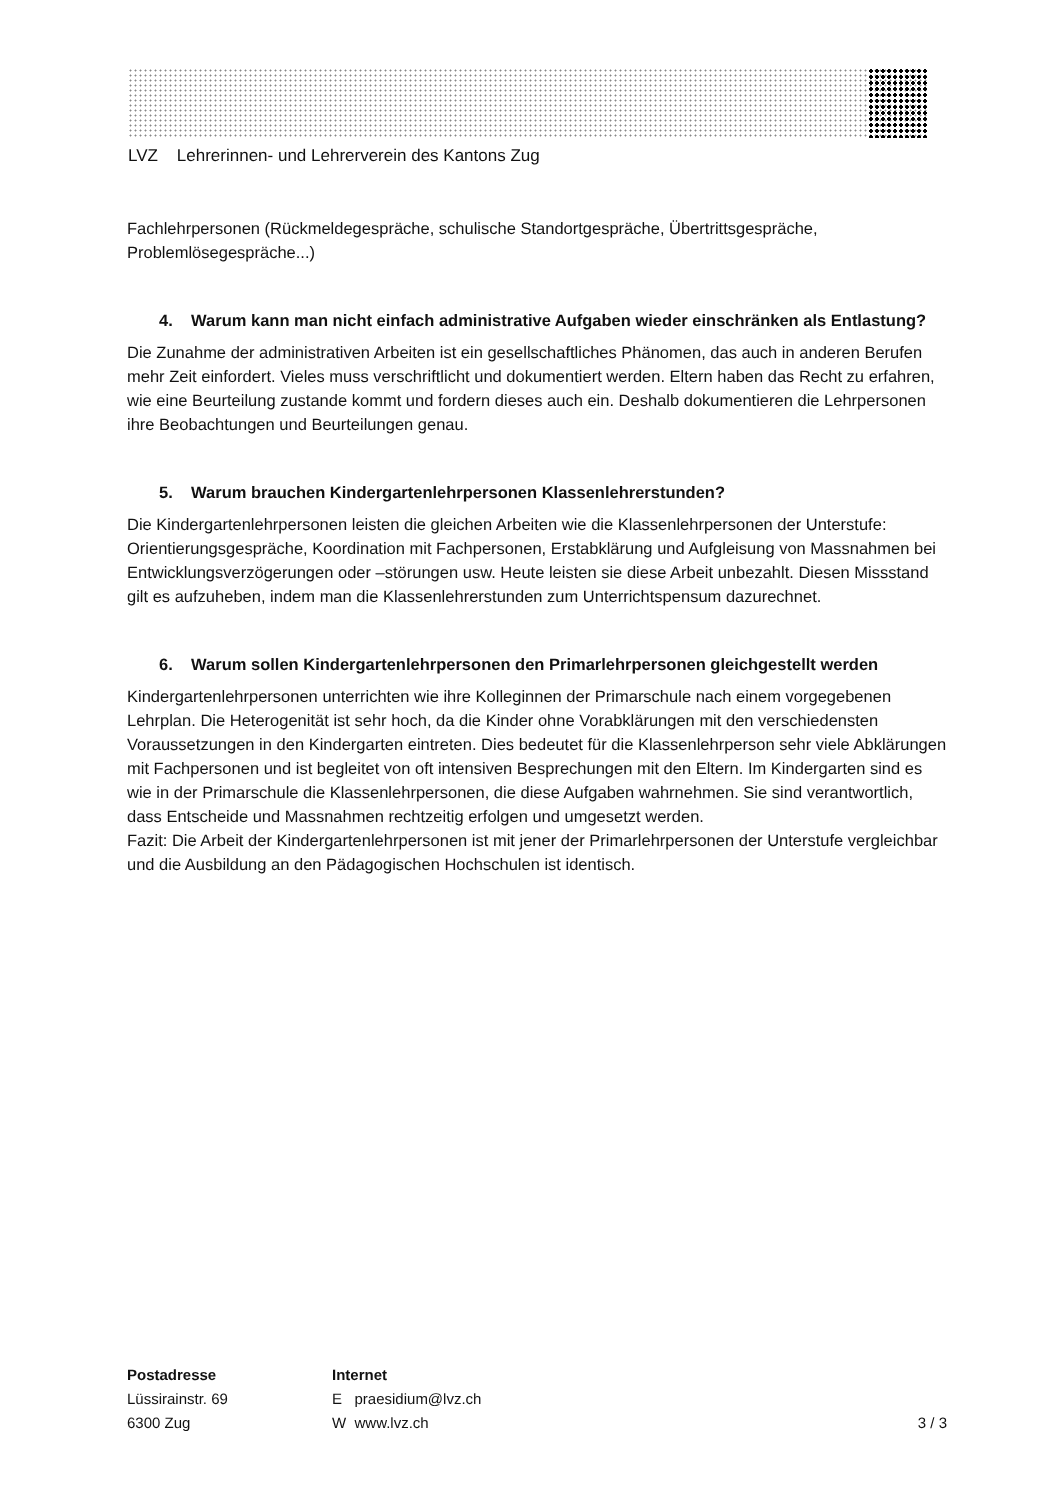LVZ Lehrerinnen- und Lehrerverein des Kantons Zug
Fachlehrpersonen (Rückmeldegespräche, schulische Standortgespräche, Übertrittsgespräche, Problemlösegespräche...)
4. Warum kann man nicht einfach administrative Aufgaben wieder einschränken als Entlastung?
Die Zunahme der administrativen Arbeiten ist ein gesellschaftliches Phänomen, das auch in anderen Berufen mehr Zeit einfordert. Vieles muss verschriftlicht und dokumentiert werden. Eltern haben das Recht zu erfahren, wie eine Beurteilung zustande kommt und fordern dieses auch ein. Deshalb dokumentieren die Lehrpersonen ihre Beobachtungen und Beurteilungen genau.
5. Warum brauchen Kindergartenlehrpersonen Klassenlehrerstunden?
Die Kindergartenlehrpersonen leisten die gleichen Arbeiten wie die Klassenlehrpersonen der Unterstufe: Orientierungsgespräche, Koordination mit Fachpersonen, Erstabklärung und Aufgleisung von Massnahmen bei Entwicklungsverzögerungen oder –störungen usw. Heute leisten sie diese Arbeit unbezahlt. Diesen Missstand gilt es aufzuheben, indem man die Klassenlehrerstunden zum Unterrichtspensum dazurechnet.
6. Warum sollen Kindergartenlehrpersonen den Primarlehrpersonen gleichgestellt werden
Kindergartenlehrpersonen unterrichten wie ihre Kolleginnen der Primarschule nach einem vorgegebenen Lehrplan. Die Heterogenität ist sehr hoch, da die Kinder ohne Vorabklärungen mit den verschiedensten Voraussetzungen in den Kindergarten eintreten. Dies bedeutet für die Klassenlehrperson sehr viele Abklärungen mit Fachpersonen und ist begleitet von oft intensiven Besprechungen mit den Eltern. Im Kindergarten sind es wie in der Primarschule die Klassenlehrpersonen, die diese Aufgaben wahrnehmen. Sie sind verantwortlich, dass Entscheide und Massnahmen rechtzeitig erfolgen und umgesetzt werden.
Fazit: Die Arbeit der Kindergartenlehrpersonen ist mit jener der Primarlehrpersonen der Unterstufe vergleichbar und die Ausbildung an den Pädagogischen Hochschulen ist identisch.
Postadresse
Lüssirainstr. 69
6300 Zug
Internet
E praesidium@lvz.ch
W www.lvz.ch
3 / 3